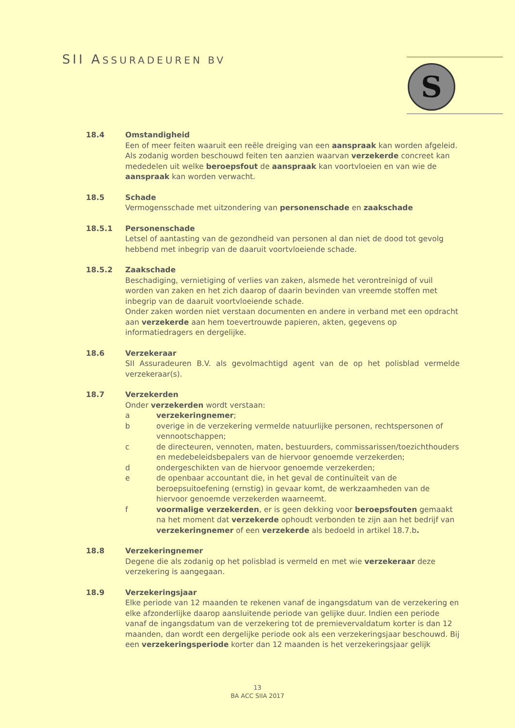SII ASSURADEUREN BV S
18.4 Omstandigheid
Een of meer feiten waaruit een reële dreiging van een aanspraak kan worden afgeleid. Als zodanig worden beschouwd feiten ten aanzien waarvan verzekerde concreet kan mededelen uit welke beroepsfout de aanspraak kan voortvloeien en van wie de aanspraak kan worden verwacht.
18.5 Schade
Vermogensschade met uitzondering van personenschade en zaakschade
18.5.1 Personenschade
Letsel of aantasting van de gezondheid van personen al dan niet de dood tot gevolg hebbend met inbegrip van de daaruit voortvloeiende schade.
18.5.2 Zaakschade
Beschadiging, vernietiging of verlies van zaken, alsmede het verontreinigd of vuil worden van zaken en het zich daarop of daarin bevinden van vreemde stoffen met inbegrip van de daaruit voortvloeiende schade.
Onder zaken worden niet verstaan documenten en andere in verband met een opdracht aan verzekerde aan hem toevertrouwde papieren, akten, gegevens op informatiedragers en dergelijke.
18.6 Verzekeraar
SII Assuradeuren B.V. als gevolmachtigd agent van de op het polisblad vermelde verzekeraar(s).
18.7 Verzekerden
Onder verzekerden wordt verstaan:
a verzekeringnemer;
b overige in de verzekering vermelde natuurlijke personen, rechtspersonen of vennootschappen;
c de directeuren, vennoten, maten, bestuurders, commissarissen/toezichthouders en medebeleidsbepalers van de hiervoor genoemde verzekerden;
d ondergeschikten van de hiervoor genoemde verzekerden;
e de openbaar accountant die, in het geval de continuïteit van de beroepsuitoefening (ernstig) in gevaar komt, de werkzaamheden van de hiervoor genoemde verzekerden waarneemt.
f voormalige verzekerden, er is geen dekking voor beroepsfouten gemaakt na het moment dat verzekerde ophoudt verbonden te zijn aan het bedrijf van verzekeringnemer of een verzekerde als bedoeld in artikel 18.7.b.
18.8 Verzekeringnemer
Degene die als zodanig op het polisblad is vermeld en met wie verzekeraar deze verzekering is aangegaan.
18.9 Verzekeringsjaar
Elke periode van 12 maanden te rekenen vanaf de ingangsdatum van de verzekering en elke afzonderlijke daarop aansluitende periode van gelijke duur. Indien een periode vanaf de ingangsdatum van de verzekering tot de premievervaldatum korter is dan 12 maanden, dan wordt een dergelijke periode ook als een verzekeringsjaar beschouwd. Bij een verzekeringsperiode korter dan 12 maanden is het verzekeringsjaar gelijk
13
BA ACC SIIA 2017